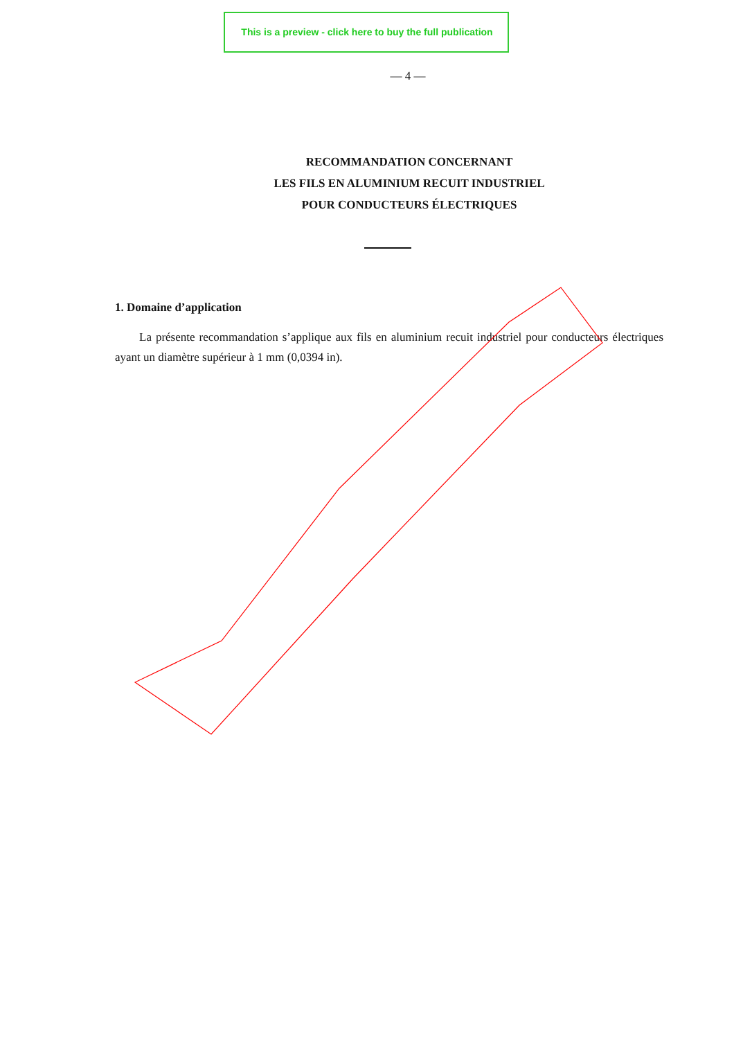This is a preview - click here to buy the full publication
— 4 —
RECOMMANDATION CONCERNANT
LES FILS EN ALUMINIUM RECUIT INDUSTRIEL
POUR CONDUCTEURS ÉLECTRIQUES
1. Domaine d’application
La présente recommandation s’applique aux fils en aluminium recuit industriel pour conducteurs électriques ayant un diamètre supérieur à 1 mm (0,0394 in).